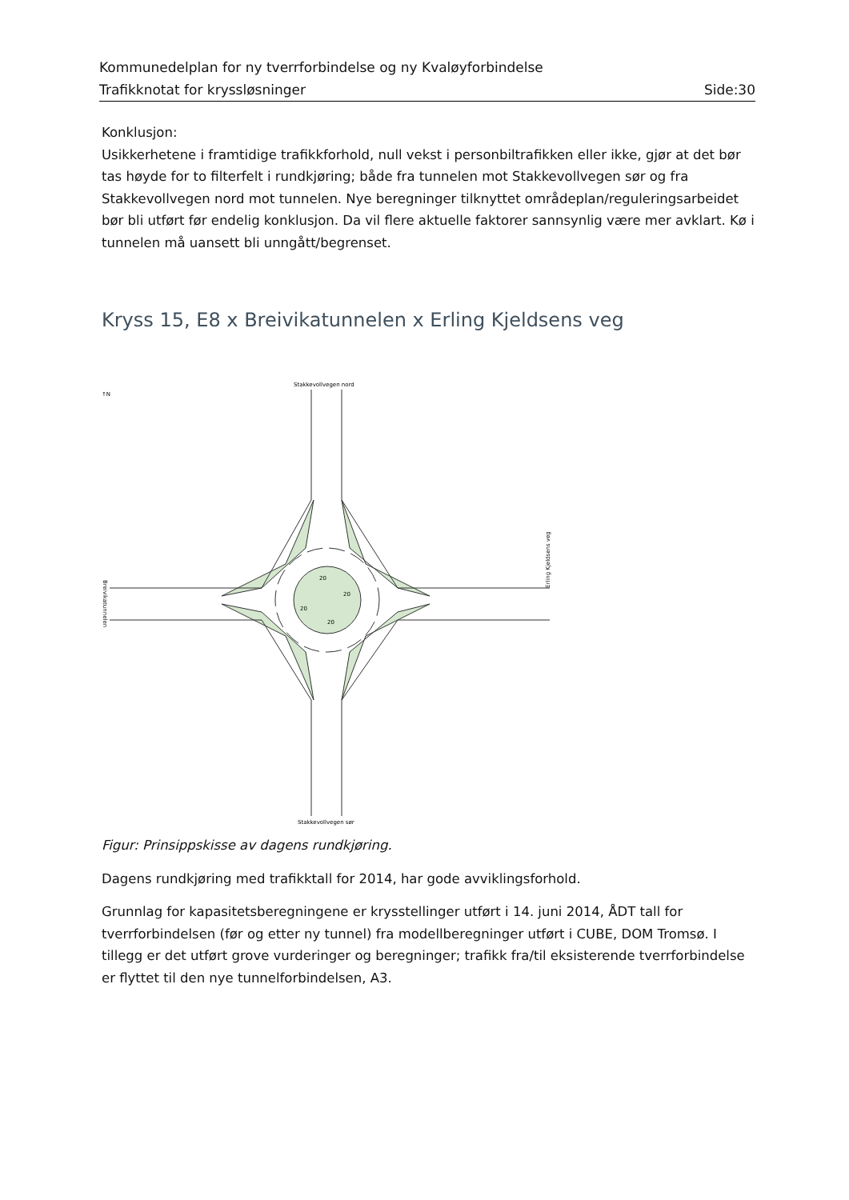Kommunedelplan for ny tverrforbindelse og ny Kvaløyforbindelse
Trafikknotat for kryssløsninger Side:30
Konklusjon:
Usikkerhetene i framtidige trafikkforhold, null vekst i personbiltrafikken eller ikke, gjør at det bør tas høyde for to filterfelt i rundkjøring; både fra tunnelen mot Stakkevollvegen sør og fra Stakkevollvegen nord mot tunnelen. Nye beregninger tilknyttet områdeplan/reguleringsarbeidet bør bli utført før endelig konklusjon. Da vil flere aktuelle faktorer sannsynlig være mer avklart. Kø i tunnelen må uansett bli unngått/begrenset.
Kryss 15, E8 x Breivikatunnelen x Erling Kjeldsens veg
Stakkevollvegen nord
Stakkevollvegen sør
↑N
Erling Kjeldsens veg
Breivikatunnelen
20
20
20
20
Figur: Prinsippskisse av dagens rundkjøring.
Dagens rundkjøring med trafikktall for 2014, har gode avviklingsforhold.
Grunnlag for kapasitetsberegningene er krysstellinger utført i 14. juni 2014, ÅDT tall for tverrforbindelsen (før og etter ny tunnel) fra modellberegninger utført i CUBE, DOM Tromsø. I tillegg er det utført grove vurderinger og beregninger; trafikk fra/til eksisterende tverrforbindelse er flyttet til den nye tunnelforbindelsen, A3.